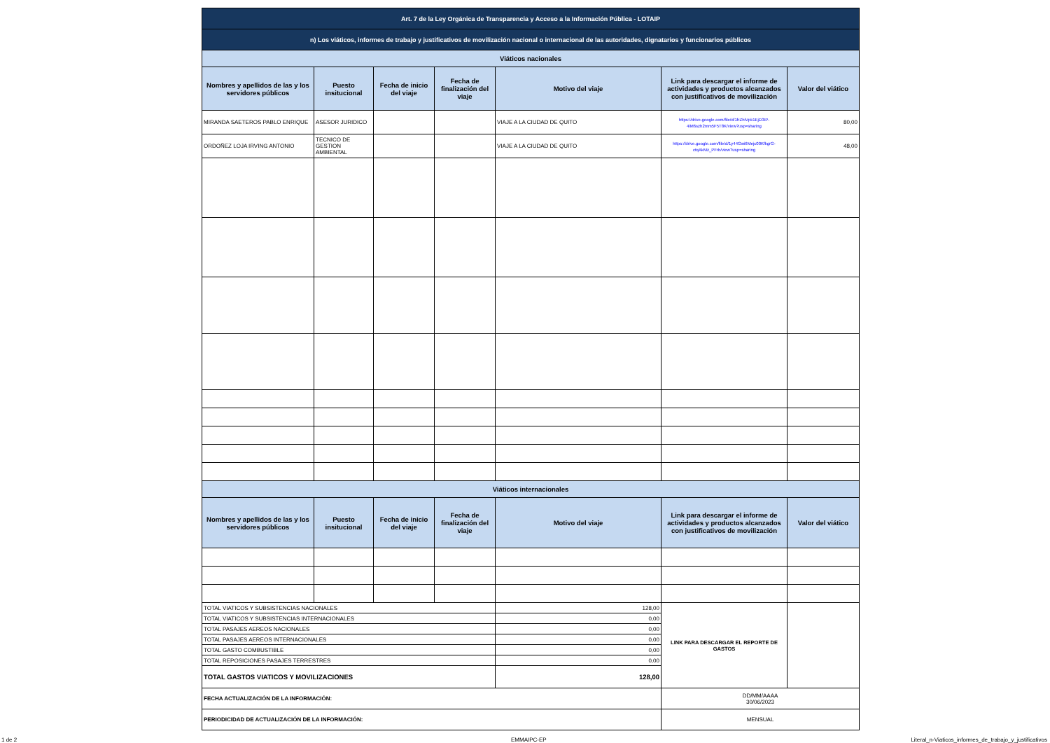| Art. 7 de la Ley Orgánica de Transparencia y Acceso a la Información Pública - LOTAIP | | | | | | |
| n) Los viáticos, informes de trabajo y justificativos de movilización nacional o internacional de las autoridades, dignatarios y funcionarios públicos | | | | | | |
| Viáticos nacionales | | | | | | |
| Nombres y apellidos de las y los servidores públicos | Puesto insitucional | Fecha de inicio del viaje | Fecha de finalización del viaje | Motivo del viaje | Link para descargar el informe de actividades y productos alcanzados con justificativos de movilización | Valor del viático |
| MIRANDA SAETEROS PABLO ENRIQUE | ASESOR JURIDICO | | | VIAJE A LA CIUDAD DE QUITO | https://drive.google.com/file/d/1frZhiVpk1EjD3IP-4iM6szh2mm5F5T8K/view?usp=sharing | 80,00 |
| ORDOÑEZ LOJA IRVING ANTONIO | TECNICO DE GESTION AMBIENTAL | | | VIAJE A LA CIUDAD DE QUITO | https://drive.google.com/file/d/1y44Gwi6Mejc00KfkgrG-ctqAkMz_PFrb/view?usp=sharing | 48,00 |
| Viáticos internacionales | | | | | | |
| Nombres y apellidos de las y los servidores públicos | Puesto insitucional | Fecha de inicio del viaje | Fecha de finalización del viaje | Motivo del viaje | Link para descargar el informe de actividades y productos alcanzados con justificativos de movilización | Valor del viático |
| TOTAL VIATICOS Y SUBSISTENCIAS NACIONALES | | | | 128,00 | LINK PARA DESCARGAR EL REPORTE DE GASTOS | |
| TOTAL VIATICOS Y SUBSISTENCIAS INTERNACIONALES | | | | 0,00 | | |
| TOTAL PASAJES AEREOS NACIONALES | | | | 0,00 | | |
| TOTAL PASAJES AEREOS INTERNACIONALES | | | | 0,00 | | |
| TOTAL GASTO COMBUSTIBLE | | | | 0,00 | | |
| TOTAL REPOSICIONES PASAJES TERRESTRES | | | | 0,00 | | |
| TOTAL GASTOS VIATICOS Y MOVILIZACIONES | | | | 128,00 | | |
| FECHA ACTUALIZACIÓN DE LA INFORMACIÓN: | | | | | DD/MM/AAAA 30/06/2023 | |
| PERIODICIDAD DE ACTUALIZACIÓN DE LA INFORMACIÓN: | | | | | MENSUAL | |
1 de 2 EMMAIPC-EP
Literal_n-Viaticos_informes_de_trabajo_y_justificativos